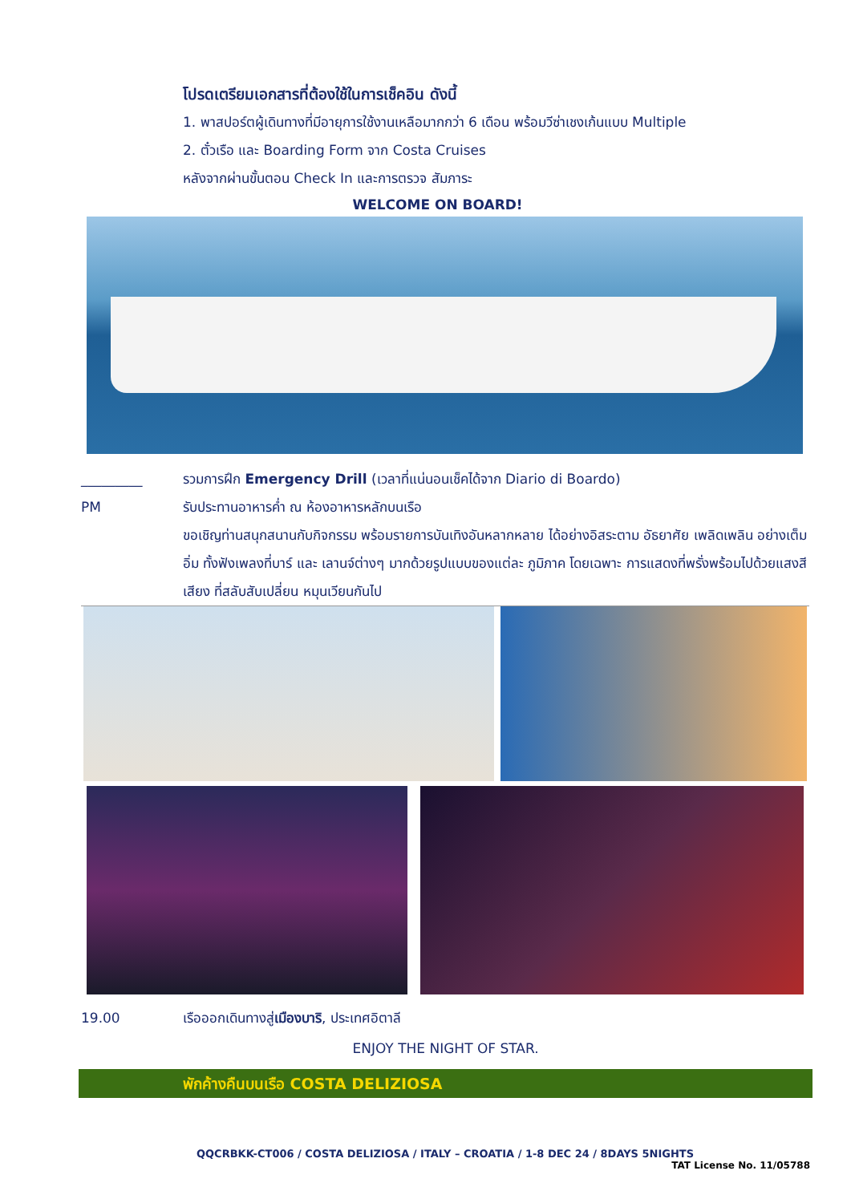โปรดเตรียมเอกสารที่ต้องใช้ในการเช็คอิน ดังนี้
1. พาสปอร์ตผู้เดินทางที่มีอายุการใช้งานเหลือมากกว่า 6 เดือน พร้อมวีซ่าเชงเก้นแบบ Multiple
2. ตั๋วเรือ และ Boarding Form จาก Costa Cruises
หลังจากผ่านขั้นตอน Check In และการตรวจ สัมภาระ
WELCOME ON BOARD!
_________ รวมการฝึก Emergency Drill (เวลาที่แน่นอนเช็คได้จาก Diario di Boardo)
PM รับประทานอาหารค่ำ ณ ห้องอาหารหลักบนเรือ
ขอเชิญท่านสนุกสนานกับกิจกรรม พร้อมรายการบันเทิงอันหลากหลาย ได้อย่างอิสระตาม อัธยาศัย เพลิดเพลิน อย่างเต็มอิ่ม ทั้งฟังเพลงที่บาร์ และ เลานจ์ต่างๆ มากด้วยรูปแบบของแต่ละ ภูมิภาค โดยเฉพาะ การแสดงที่พรั่งพร้อมไปด้วยแสงสีเสียง ที่สลับสับเปลี่ยน หมุนเวียนกันไป
19.00 เรือออกเดินทางสู่เมืองบาริ, ประเทศอิตาลี
ENJOY THE NIGHT OF STAR.
พักค้างคืนบนเรือ COSTA DELIZIOSA
QQCRBKK-CT006 / COSTA DELIZIOSA / ITALY – CROATIA / 1-8 DEC 24 / 8DAYS 5NIGHTS
TAT License No. 11/05788